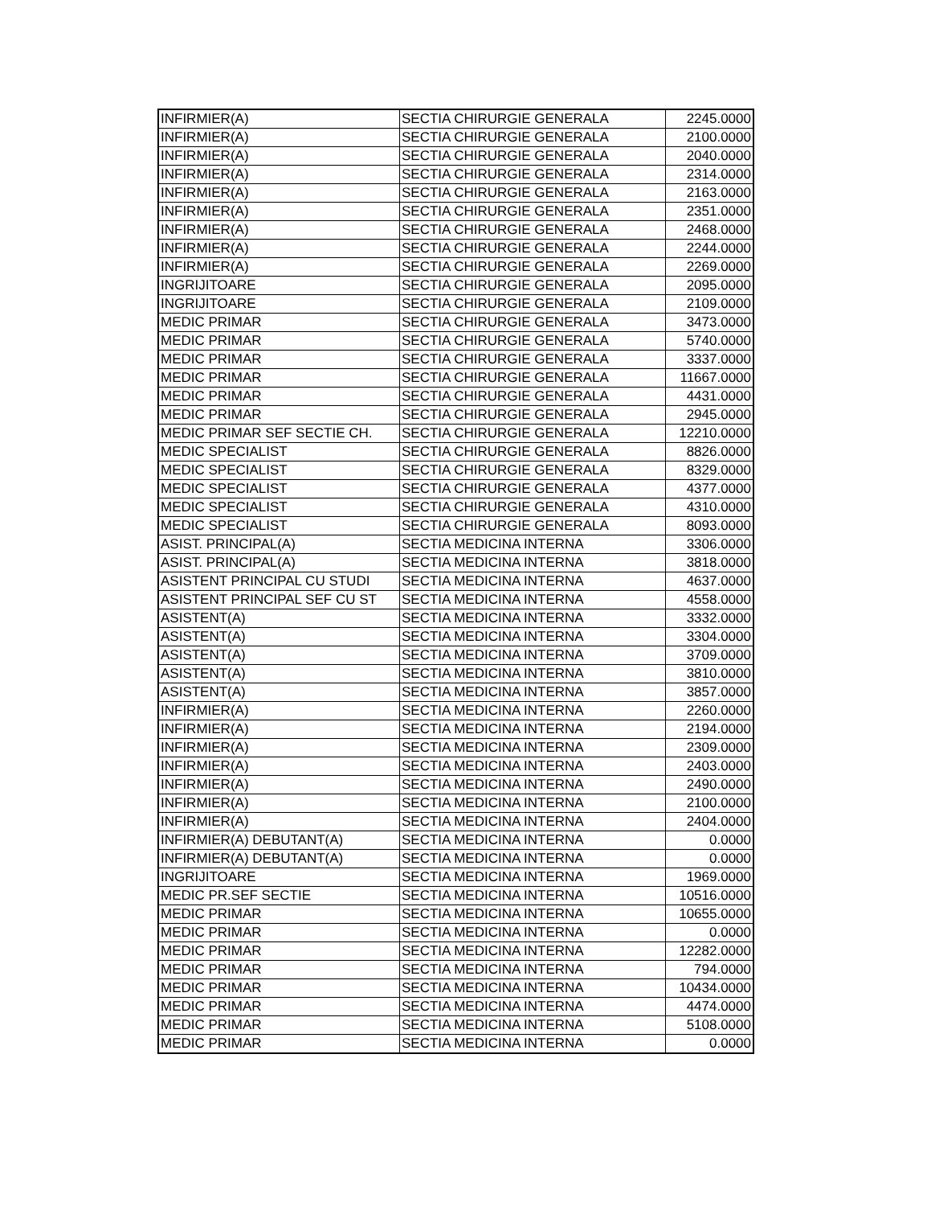| INFIRMIER(A) | SECTIA CHIRURGIE GENERALA | 2245.0000 |
| INFIRMIER(A) | SECTIA CHIRURGIE GENERALA | 2100.0000 |
| INFIRMIER(A) | SECTIA CHIRURGIE GENERALA | 2040.0000 |
| INFIRMIER(A) | SECTIA CHIRURGIE GENERALA | 2314.0000 |
| INFIRMIER(A) | SECTIA CHIRURGIE GENERALA | 2163.0000 |
| INFIRMIER(A) | SECTIA CHIRURGIE GENERALA | 2351.0000 |
| INFIRMIER(A) | SECTIA CHIRURGIE GENERALA | 2468.0000 |
| INFIRMIER(A) | SECTIA CHIRURGIE GENERALA | 2244.0000 |
| INFIRMIER(A) | SECTIA CHIRURGIE GENERALA | 2269.0000 |
| INGRIJITOARE | SECTIA CHIRURGIE GENERALA | 2095.0000 |
| INGRIJITOARE | SECTIA CHIRURGIE GENERALA | 2109.0000 |
| MEDIC PRIMAR | SECTIA CHIRURGIE GENERALA | 3473.0000 |
| MEDIC PRIMAR | SECTIA CHIRURGIE GENERALA | 5740.0000 |
| MEDIC PRIMAR | SECTIA CHIRURGIE GENERALA | 3337.0000 |
| MEDIC PRIMAR | SECTIA CHIRURGIE GENERALA | 11667.0000 |
| MEDIC PRIMAR | SECTIA CHIRURGIE GENERALA | 4431.0000 |
| MEDIC PRIMAR | SECTIA CHIRURGIE GENERALA | 2945.0000 |
| MEDIC PRIMAR SEF SECTIE CH. | SECTIA CHIRURGIE GENERALA | 12210.0000 |
| MEDIC SPECIALIST | SECTIA CHIRURGIE GENERALA | 8826.0000 |
| MEDIC SPECIALIST | SECTIA CHIRURGIE GENERALA | 8329.0000 |
| MEDIC SPECIALIST | SECTIA CHIRURGIE GENERALA | 4377.0000 |
| MEDIC SPECIALIST | SECTIA CHIRURGIE GENERALA | 4310.0000 |
| MEDIC SPECIALIST | SECTIA CHIRURGIE GENERALA | 8093.0000 |
| ASIST. PRINCIPAL(A) | SECTIA MEDICINA INTERNA | 3306.0000 |
| ASIST. PRINCIPAL(A) | SECTIA MEDICINA INTERNA | 3818.0000 |
| ASISTENT PRINCIPAL CU STUDI | SECTIA MEDICINA INTERNA | 4637.0000 |
| ASISTENT PRINCIPAL SEF CU ST | SECTIA MEDICINA INTERNA | 4558.0000 |
| ASISTENT(A) | SECTIA MEDICINA INTERNA | 3332.0000 |
| ASISTENT(A) | SECTIA MEDICINA INTERNA | 3304.0000 |
| ASISTENT(A) | SECTIA MEDICINA INTERNA | 3709.0000 |
| ASISTENT(A) | SECTIA MEDICINA INTERNA | 3810.0000 |
| ASISTENT(A) | SECTIA MEDICINA INTERNA | 3857.0000 |
| INFIRMIER(A) | SECTIA MEDICINA INTERNA | 2260.0000 |
| INFIRMIER(A) | SECTIA MEDICINA INTERNA | 2194.0000 |
| INFIRMIER(A) | SECTIA MEDICINA INTERNA | 2309.0000 |
| INFIRMIER(A) | SECTIA MEDICINA INTERNA | 2403.0000 |
| INFIRMIER(A) | SECTIA MEDICINA INTERNA | 2490.0000 |
| INFIRMIER(A) | SECTIA MEDICINA INTERNA | 2100.0000 |
| INFIRMIER(A) | SECTIA MEDICINA INTERNA | 2404.0000 |
| INFIRMIER(A) DEBUTANT(A) | SECTIA MEDICINA INTERNA | 0.0000 |
| INFIRMIER(A) DEBUTANT(A) | SECTIA MEDICINA INTERNA | 0.0000 |
| INGRIJITOARE | SECTIA MEDICINA INTERNA | 1969.0000 |
| MEDIC PR.SEF SECTIE | SECTIA MEDICINA INTERNA | 10516.0000 |
| MEDIC PRIMAR | SECTIA MEDICINA INTERNA | 10655.0000 |
| MEDIC PRIMAR | SECTIA MEDICINA INTERNA | 0.0000 |
| MEDIC PRIMAR | SECTIA MEDICINA INTERNA | 12282.0000 |
| MEDIC PRIMAR | SECTIA MEDICINA INTERNA | 794.0000 |
| MEDIC PRIMAR | SECTIA MEDICINA INTERNA | 10434.0000 |
| MEDIC PRIMAR | SECTIA MEDICINA INTERNA | 4474.0000 |
| MEDIC PRIMAR | SECTIA MEDICINA INTERNA | 5108.0000 |
| MEDIC PRIMAR | SECTIA MEDICINA INTERNA | 0.0000 |